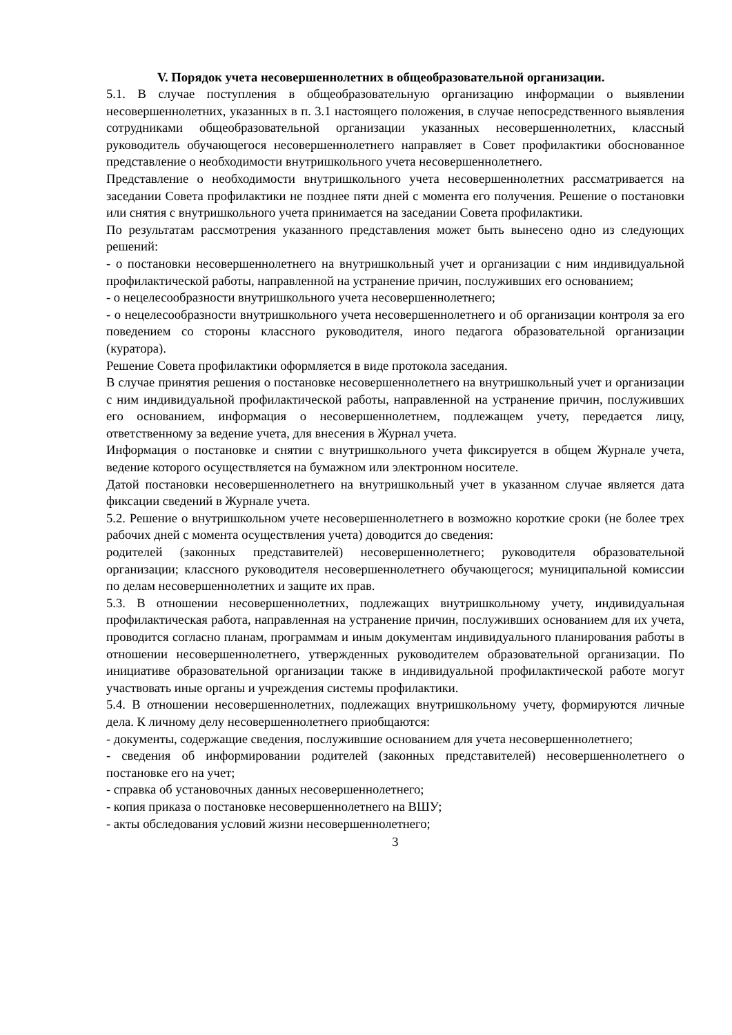V. Порядок учета несовершеннолетних в общеобразовательной организации.
5.1. В случае поступления в общеобразовательную организацию информации о выявлении несовершеннолетних, указанных в п. 3.1 настоящего положения, в случае непосредственного выявления сотрудниками общеобразовательной организации указанных несовершеннолетних, классный руководитель обучающегося несовершеннолетнего направляет в Совет профилактики обоснованное представление о необходимости внутришкольного учета несовершеннолетнего.
Представление о необходимости внутришкольного учета несовершеннолетних рассматривается на заседании Совета профилактики не позднее пяти дней с момента его получения. Решение о постановки или снятия с внутришкольного учета принимается на заседании Совета профилактики.
По результатам рассмотрения указанного представления может быть вынесено одно из следующих решений:
- о постановки несовершеннолетнего на внутришкольный учет и организации с ним индивидуальной профилактической работы, направленной на устранение причин, послуживших его основанием;
- о нецелесообразности внутришкольного учета несовершеннолетнего;
- о нецелесообразности внутришкольного учета несовершеннолетнего и об организации контроля за его поведением со стороны классного руководителя, иного педагога образовательной организации (куратора).
Решение Совета профилактики оформляется в виде протокола заседания.
В случае принятия решения о постановке несовершеннолетнего на внутришкольный учет и организации с ним индивидуальной профилактической работы, направленной на устранение причин, послуживших его основанием, информация о несовершеннолетнем, подлежащем учету, передается лицу, ответственному за ведение учета, для внесения в Журнал учета.
Информация о постановке и снятии с внутришкольного учета фиксируется в общем Журнале учета, ведение которого осуществляется на бумажном или электронном носителе.
Датой постановки несовершеннолетнего на внутришкольный учет в указанном случае является дата фиксации сведений в Журнале учета.
5.2. Решение о внутришкольном учете несовершеннолетнего в возможно короткие сроки (не более трех рабочих дней с момента осуществления учета) доводится до сведения:
родителей (законных представителей) несовершеннолетнего; руководителя образовательной организации; классного руководителя несовершеннолетнего обучающегося; муниципальной комиссии по делам несовершеннолетних и защите их прав.
5.3. В отношении несовершеннолетних, подлежащих внутришкольному учету, индивидуальная профилактическая работа, направленная на устранение причин, послуживших основанием для их учета, проводится согласно планам, программам и иным документам индивидуального планирования работы в отношении несовершеннолетнего, утвержденных руководителем образовательной организации. По инициативе образовательной организации также в индивидуальной профилактической работе могут участвовать иные органы и учреждения системы профилактики.
5.4. В отношении несовершеннолетних, подлежащих внутришкольному учету, формируются личные дела. К личному делу несовершеннолетнего приобщаются:
- документы, содержащие сведения, послужившие основанием для учета несовершеннолетнего;
- сведения об информировании родителей (законных представителей) несовершеннолетнего о постановке его на учет;
- справка об установочных данных несовершеннолетнего;
- копия приказа о постановке несовершеннолетнего на ВШУ;
- акты обследования условий жизни несовершеннолетнего;
3